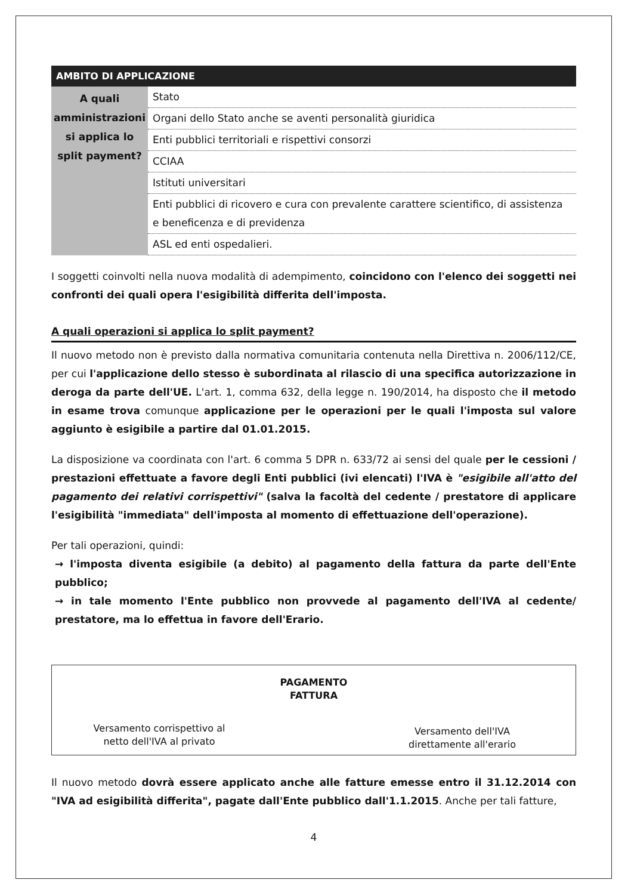| AMBITO DI APPLICAZIONE | |
| --- | --- |
| A quali amministrazioni si applica lo split payment? | Stato |
| | Organi dello Stato anche se aventi personalità giuridica |
| | Enti pubblici territoriali e rispettivi consorzi |
| | CCIAA |
| | Istituti universitari |
| | Enti pubblici di ricovero e cura con prevalente carattere scientifico, di assistenza e beneficenza e di previdenza |
| | ASL ed enti ospedalieri. |
I soggetti coinvolti nella nuova modalità di adempimento, coincidono con l'elenco dei soggetti nei confronti dei quali opera l'esigibilità differita dell'imposta.
A quali operazioni si applica lo split payment?
Il nuovo metodo non è previsto dalla normativa comunitaria contenuta nella Direttiva n. 2006/112/CE, per cui l'applicazione dello stesso è subordinata al rilascio di una specifica autorizzazione in deroga da parte dell'UE. L'art. 1, comma 632, della legge n. 190/2014, ha disposto che il metodo in esame trova comunque applicazione per le operazioni per le quali l'imposta sul valore aggiunto è esigibile a partire dal 01.01.2015.
La disposizione va coordinata con l'art. 6 comma 5 DPR n. 633/72 ai sensi del quale per le cessioni / prestazioni effettuate a favore degli Enti pubblici (ivi elencati) l'IVA è "esigibile all'atto del pagamento dei relativi corrispettivi" (salva la facoltà del cedente / prestatore di applicare l'esigibilità "immediata" dell'imposta al momento di effettuazione dell'operazione).
Per tali operazioni, quindi:
→ l'imposta diventa esigibile (a debito) al pagamento della fattura da parte dell'Ente pubblico;
→ in tale momento l'Ente pubblico non provvede al pagamento dell'IVA al cedente/ prestatore, ma lo effettua in favore dell'Erario.
PAGAMENTO
FATTURA
Versamento corrispettivo al netto dell'IVA al privato
Versamento dell'IVA direttamente all'erario
Il nuovo metodo dovrà essere applicato anche alle fatture emesse entro il 31.12.2014 con "IVA ad esigibilità differita", pagate dall'Ente pubblico dall'1.1.2015. Anche per tali fatture,
4